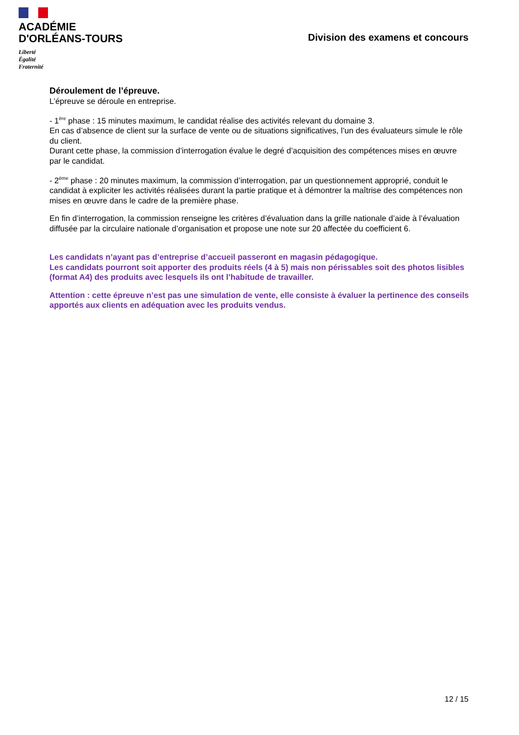ACADÉMIE
D'ORLÉANS-TOURS
Liberté
Égalité
Fraternité
Division des examens et concours
Déroulement de l’épreuve.
L’épreuve se déroule en entreprise.
- 1<sup>ère</sup> phase : 15 minutes maximum, le candidat réalise des activités relevant du domaine 3.
En cas d’absence de client sur la surface de vente ou de situations significatives, l’un des évaluateurs simule le rôle du client.
Durant cette phase, la commission d’interrogation évalue le degré d’acquisition des compétences mises en œuvre par le candidat.
- 2<sup>ème</sup> phase : 20 minutes maximum, la commission d’interrogation, par un questionnement approprié, conduit le candidat à expliciter les activités réalisées durant la partie pratique et à démontrer la maîtrise des compétences non mises en œuvre dans le cadre de la première phase.
En fin d’interrogation, la commission renseigne les critères d’évaluation dans la grille nationale d’aide à l’évaluation diffusée par la circulaire nationale d’organisation et propose une note sur 20 affectée du coefficient 6.
Les candidats n’ayant pas d’entreprise d’accueil passeront en magasin pédagogique.
Les candidats pourront soit apporter des produits réels (4 à 5) mais non périssables soit des photos lisibles (format A4) des produits avec lesquels ils ont l’habitude de travailler.
Attention : cette épreuve n’est pas une simulation de vente, elle consiste à évaluer la pertinence des conseils apportés aux clients en adéquation avec les produits vendus.
12 / 15